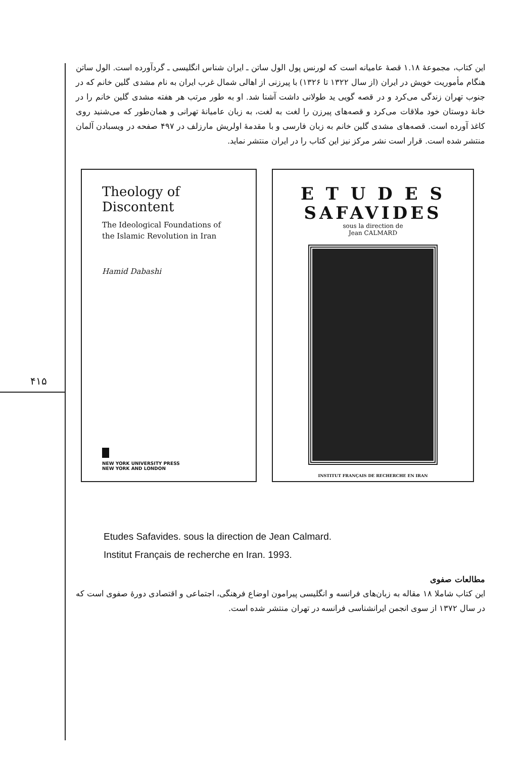۴۱۵
این کتاب، مجموعهٔ ۱.۱۸ قصهٔ عامیانه است که لورنس پول الول ساتن ـ ایران شناس انگلیسی ـ گردآورده است. الول ساتن هنگام مأموریت خویش در ایران (از سال ۱۳۲۲ تا ۱۳۲۶) با پیرزنی از اهالی شمال غرب ایران به نام مشدی گلین خانم که در جنوب تهران زندگی می‌کرد و در قصه گویی ید طولانی داشت آشنا شد. او به طور مرتب هر هفته مشدی گلین خانم را در خانهٔ دوستان خود ملاقات می‌کرد و قصه‌های پیرزن را لغت به لغت، به زبان عامیانهٔ تهرانی و همان‌طور که می‌شنید روی کاغذ آورده است. قصه‌های مشدی گلین خانم به زبان فارسی و با مقدمهٔ اولریش مارزلف در ۴۹۷ صفحه در ویسبادن آلمان منتشر شده است. قرار است نشر مرکز نیز این کتاب را در ایران منتشر نماید.
Theology of Discontent
The Ideological Foundations of the Islamic Revolution in Iran
Hamid Dabashi
NEW YORK UNIVERSITY PRESS
NEW YORK AND LONDON
E T U D E S
SAFAVIDES
sous la direction de
Jean CALMARD
INSTITUT FRANÇAIS DE RECHERCHE EN IRAN
Etudes Safavides. sous la direction de Jean Calmard.
Institut Français de recherche en Iran. 1993.
مطالعات صفوی
این کتاب شاملا ۱۸ مقاله به زبان‌های فرانسه و انگلیسی پیرامون اوضاع فرهنگی، اجتماعی و اقتصادی دورهٔ صفوی است که در سال ۱۳۷۲ از سوی انجمن ایرانشناسی فرانسه در تهران منتشر شده است.